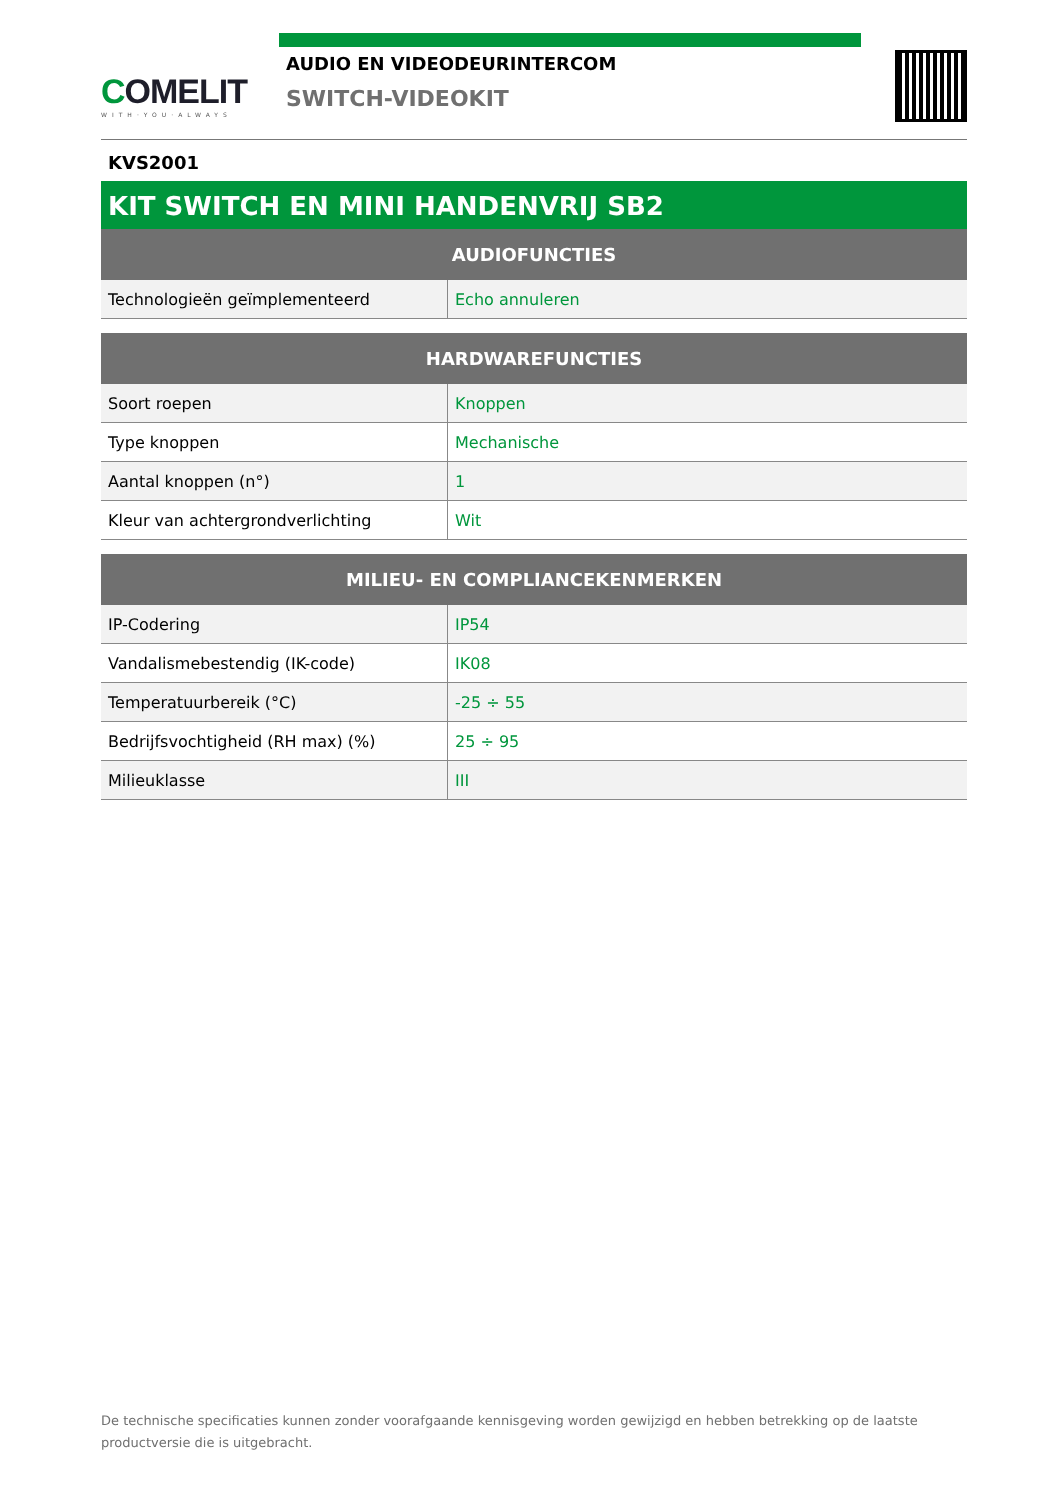COMELIT
WITH·YOU·ALWAYS
AUDIO EN VIDEODEURINTERCOM
SWITCH-VIDEOKIT
KVS2001
KIT SWITCH EN MINI HANDENVRIJ SB2
| AUDIOFUNCTIES | |
| --- | --- |
| Technologieën geïmplementeerd | Echo annuleren |
| HARDWAREFUNCTIES | |
| --- | --- |
| Soort roepen | Knoppen |
| Type knoppen | Mechanische |
| Aantal knoppen (n°) | 1 |
| Kleur van achtergrondverlichting | Wit |
| MILIEU- EN COMPLIANCEKENMERKEN | |
| --- | --- |
| IP-Codering | IP54 |
| Vandalismebestendig (IK-code) | IK08 |
| Temperatuurbereik (°C) | -25 ÷ 55 |
| Bedrijfsvochtigheid (RH max) (%) | 25 ÷ 95 |
| Milieuklasse | III |
De technische specificaties kunnen zonder voorafgaande kennisgeving worden gewijzigd en hebben betrekking op de laatste productversie die is uitgebracht.